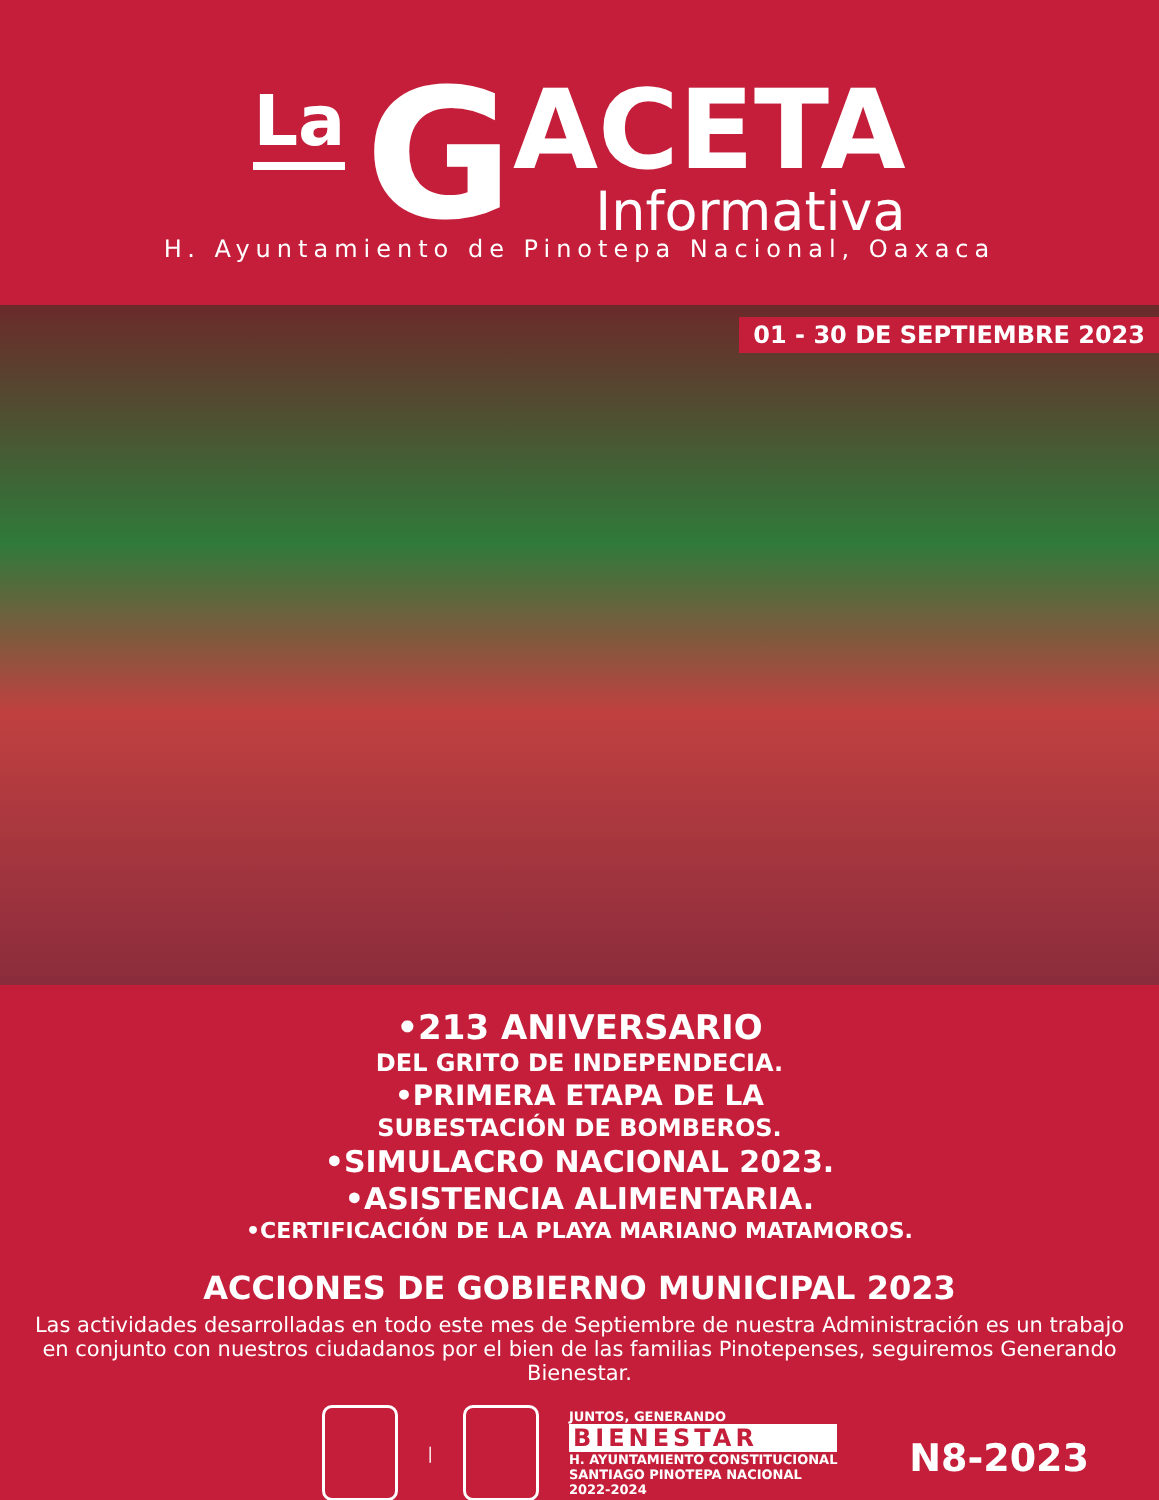La G
ACETA
Informativa
H. Ayuntamiento de Pinotepa Nacional, Oaxaca
01 - 30 DE SEPTIEMBRE 2023
•213 ANIVERSARIO
DEL GRITO DE INDEPENDECIA.
•PRIMERA ETAPA DE LA
SUBESTACIÓN DE BOMBEROS.
•SIMULACRO NACIONAL 2023.
•ASISTENCIA ALIMENTARIA.
•CERTIFICACIÓN DE LA PLAYA MARIANO MATAMOROS.
ACCIONES DE GOBIERNO MUNICIPAL 2023
Las actividades desarrolladas en todo este mes de Septiembre de nuestra Administración es un trabajo en conjunto con nuestros ciudadanos por el bien de las familias Pinotepenses, seguiremos Generando Bienestar.
|
JUNTOS, GENERANDO
BIENESTAR
H. AYUNTAMIENTO CONSTITUCIONAL
SANTIAGO PINOTEPA NACIONAL
2022-2024
N8-2023